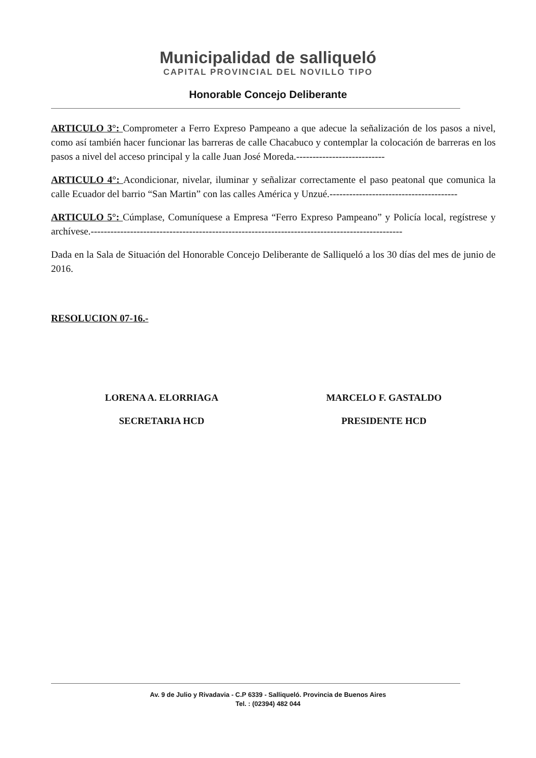Municipalidad de salliqueló
CAPITAL PROVINCIAL DEL NOVILLO TIPO
Honorable Concejo Deliberante
ARTICULO 3°: Comprometer a Ferro Expreso Pampeano a que adecue la señalización de los pasos a nivel, como así también hacer funcionar las barreras de calle Chacabuco y contemplar la colocación de barreras en los pasos a nivel del acceso principal y la calle Juan José Moreda.---------------------------
ARTICULO 4°: Acondicionar, nivelar, iluminar y señalizar correctamente el paso peatonal que comunica la calle Ecuador del barrio “San Martin” con las calles América y Unzué.---------------------------------------
ARTICULO 5°: Cúmplase, Comuníquese a Empresa “Ferro Expreso Pampeano” y Policía local, regístrese y archívese.-----------------------------------------------------------------------------------------------
Dada en la Sala de Situación del Honorable Concejo Deliberante de Salliqueló a los 30 días del mes de junio de 2016.
RESOLUCION 07-16.-
LORENA A. ELORRIAGA
SECRETARIA HCD
MARCELO F. GASTALDO
PRESIDENTE HCD
Av. 9 de Julio y Rivadavia - C.P 6339 - Salliqueló. Provincia de Buenos Aires
Tel. : (02394) 482 044